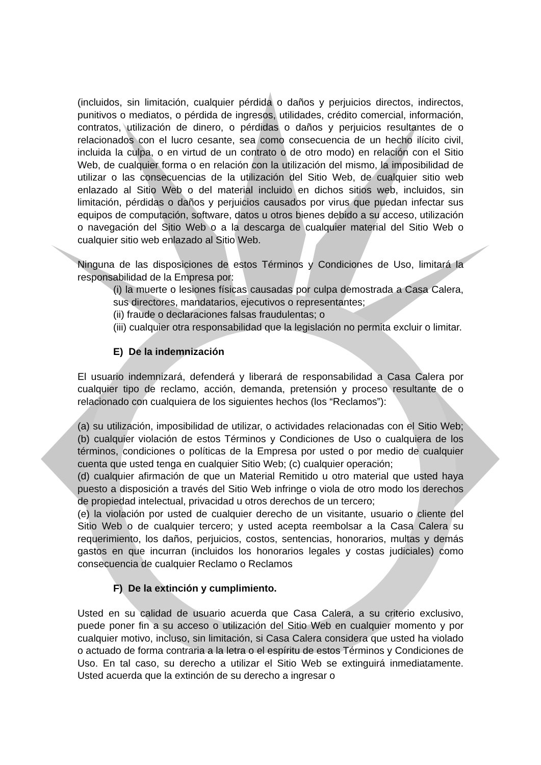(incluidos, sin limitación, cualquier pérdida o daños y perjuicios directos, indirectos, punitivos o mediatos, o pérdida de ingresos, utilidades, crédito comercial, información, contratos, utilización de dinero, o pérdidas o daños y perjuicios resultantes de o relacionados con el lucro cesante, sea como consecuencia de un hecho ilícito civil, incluida la culpa, o en virtud de un contrato o de otro modo) en relación con el Sitio Web, de cualquier forma o en relación con la utilización del mismo, la imposibilidad de utilizar o las consecuencias de la utilización del Sitio Web, de cualquier sitio web enlazado al Sitio Web o del material incluido en dichos sitios web, incluidos, sin limitación, pérdidas o daños y perjuicios causados por virus que puedan infectar sus equipos de computación, software, datos u otros bienes debido a su acceso, utilización o navegación del Sitio Web o a la descarga de cualquier material del Sitio Web o cualquier sitio web enlazado al Sitio Web.
Ninguna de las disposiciones de estos Términos y Condiciones de Uso, limitará la responsabilidad de la Empresa por:
(i) la muerte o lesiones físicas causadas por culpa demostrada a Casa Calera, sus directores, mandatarios, ejecutivos o representantes;
(ii) fraude o declaraciones falsas fraudulentas; o
(iii) cualquier otra responsabilidad que la legislación no permita excluir o limitar.
E) De la indemnización
El usuario indemnizará, defenderá y liberará de responsabilidad a Casa Calera por cualquier tipo de reclamo, acción, demanda, pretensión y proceso resultante de o relacionado con cualquiera de los siguientes hechos (los “Reclamos”):
(a) su utilización, imposibilidad de utilizar, o actividades relacionadas con el Sitio Web; (b) cualquier violación de estos Términos y Condiciones de Uso o cualquiera de los términos, condiciones o políticas de la Empresa por usted o por medio de cualquier cuenta que usted tenga en cualquier Sitio Web; (c) cualquier operación;
(d) cualquier afirmación de que un Material Remitido u otro material que usted haya puesto a disposición a través del Sitio Web infringe o viola de otro modo los derechos de propiedad intelectual, privacidad u otros derechos de un tercero;
(e) la violación por usted de cualquier derecho de un visitante, usuario o cliente del Sitio Web o de cualquier tercero; y usted acepta reembolsar a la Casa Calera su requerimiento, los daños, perjuicios, costos, sentencias, honorarios, multas y demás gastos en que incurran (incluidos los honorarios legales y costas judiciales) como consecuencia de cualquier Reclamo o Reclamos
F) De la extinción y cumplimiento.
Usted en su calidad de usuario acuerda que Casa Calera, a su criterio exclusivo, puede poner fin a su acceso o utilización del Sitio Web en cualquier momento y por cualquier motivo, incluso, sin limitación, si Casa Calera considera que usted ha violado o actuado de forma contraria a la letra o el espíritu de estos Términos y Condiciones de Uso. En tal caso, su derecho a utilizar el Sitio Web se extinguirá inmediatamente. Usted acuerda que la extinción de su derecho a ingresar o